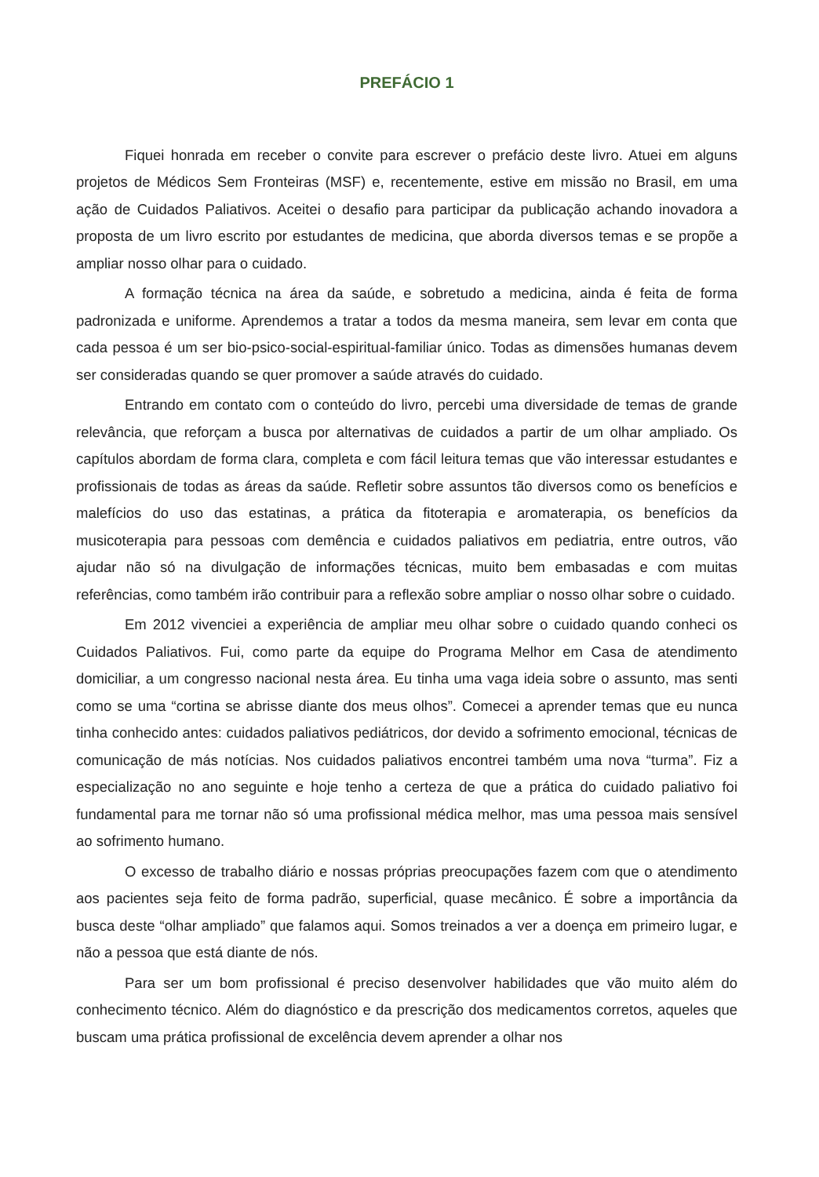PREFÁCIO 1
Fiquei honrada em receber o convite para escrever o prefácio deste livro. Atuei em alguns projetos de Médicos Sem Fronteiras (MSF) e, recentemente, estive em missão no Brasil, em uma ação de Cuidados Paliativos. Aceitei o desafio para participar da publicação achando inovadora a proposta de um livro escrito por estudantes de medicina, que aborda diversos temas e se propõe a ampliar nosso olhar para o cuidado.
A formação técnica na área da saúde, e sobretudo a medicina, ainda é feita de forma padronizada e uniforme. Aprendemos a tratar a todos da mesma maneira, sem levar em conta que cada pessoa é um ser bio-psico-social-espiritual-familiar único. Todas as dimensões humanas devem ser consideradas quando se quer promover a saúde através do cuidado.
Entrando em contato com o conteúdo do livro, percebi uma diversidade de temas de grande relevância, que reforçam a busca por alternativas de cuidados a partir de um olhar ampliado. Os capítulos abordam de forma clara, completa e com fácil leitura temas que vão interessar estudantes e profissionais de todas as áreas da saúde. Refletir sobre assuntos tão diversos como os benefícios e malefícios do uso das estatinas, a prática da fitoterapia e aromaterapia, os benefícios da musicoterapia para pessoas com demência e cuidados paliativos em pediatria, entre outros, vão ajudar não só na divulgação de informações técnicas, muito bem embasadas e com muitas referências, como também irão contribuir para a reflexão sobre ampliar o nosso olhar sobre o cuidado.
Em 2012 vivenciei a experiência de ampliar meu olhar sobre o cuidado quando conheci os Cuidados Paliativos. Fui, como parte da equipe do Programa Melhor em Casa de atendimento domiciliar, a um congresso nacional nesta área. Eu tinha uma vaga ideia sobre o assunto, mas senti como se uma “cortina se abrisse diante dos meus olhos”. Comecei a aprender temas que eu nunca tinha conhecido antes: cuidados paliativos pediátricos, dor devido a sofrimento emocional, técnicas de comunicação de más notícias. Nos cuidados paliativos encontrei também uma nova “turma”. Fiz a especialização no ano seguinte e hoje tenho a certeza de que a prática do cuidado paliativo foi fundamental para me tornar não só uma profissional médica melhor, mas uma pessoa mais sensível ao sofrimento humano.
O excesso de trabalho diário e nossas próprias preocupações fazem com que o atendimento aos pacientes seja feito de forma padrão, superficial, quase mecânico. É sobre a importância da busca deste “olhar ampliado” que falamos aqui. Somos treinados a ver a doença em primeiro lugar, e não a pessoa que está diante de nós.
Para ser um bom profissional é preciso desenvolver habilidades que vão muito além do conhecimento técnico. Além do diagnóstico e da prescrição dos medicamentos corretos, aqueles que buscam uma prática profissional de excelência devem aprender a olhar nos